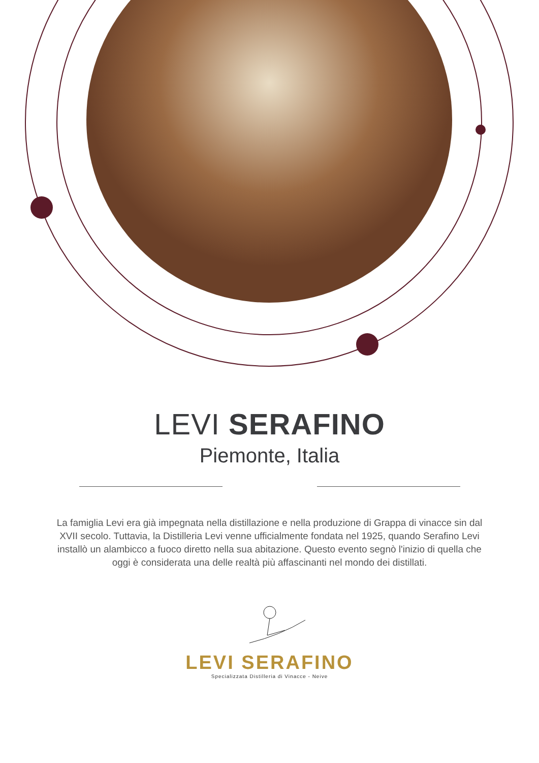LEVI SERAFINO
Piemonte, Italia
La famiglia Levi era già impegnata nella distillazione e nella produzione di Grappa di vinacce sin dal XVII secolo. Tuttavia, la Distilleria Levi venne ufficialmente fondata nel 1925, quando Serafino Levi installò un alambicco a fuoco diretto nella sua abitazione. Questo evento segnò l'inizio di quella che oggi è considerata una delle realtà più affascinanti nel mondo dei distillati.
LEVI SERAFINO
Specializzata Distilleria di Vinacce - Neive